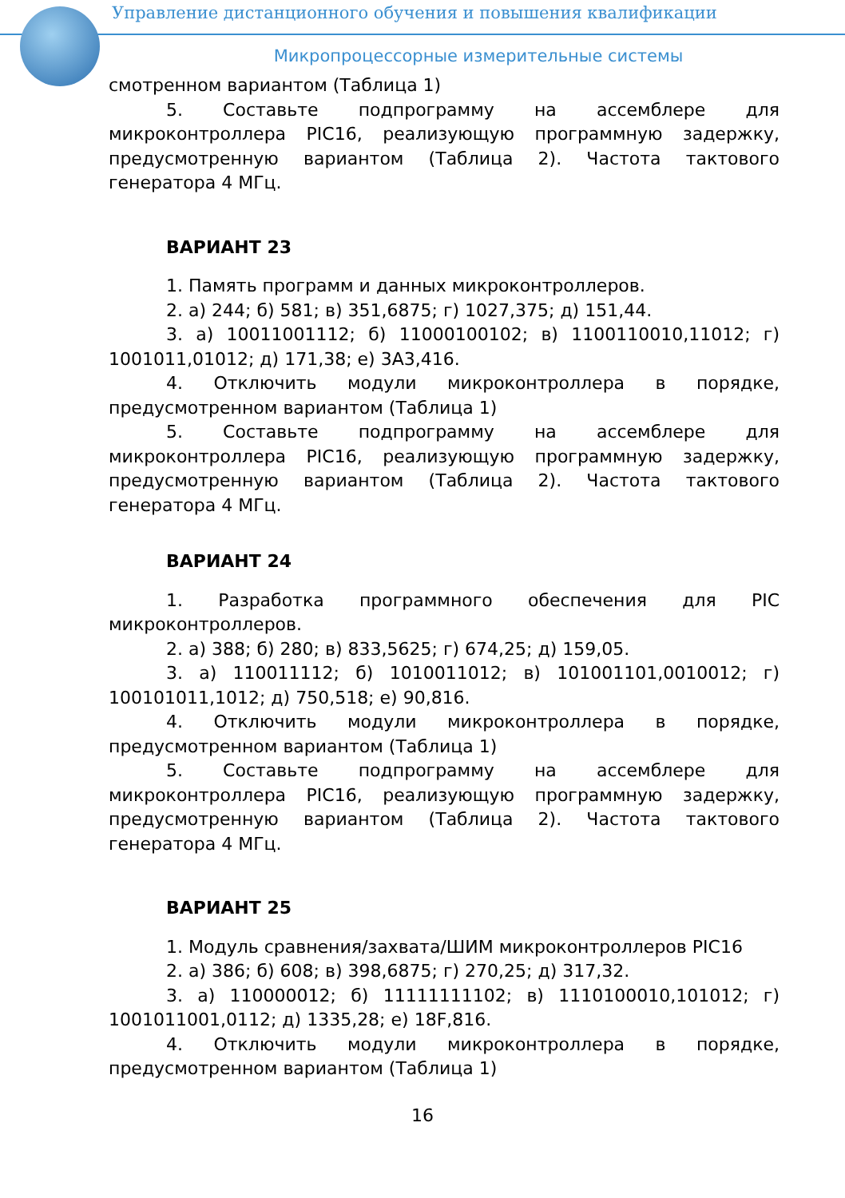Управление дистанционного обучения и повышения квалификации
Микропроцессорные измерительные системы
смотренном вариантом (Таблица 1)
5. Составьте подпрограмму на ассемблере для микроконтроллера PIC16, реализующую программную задержку, предусмотренную вариантом (Таблица 2). Частота тактового генератора 4 МГц.
ВАРИАНТ 23
1. Память программ и данных микроконтроллеров.
2. а) 244; б) 581; в) 351,6875; г) 1027,375; д) 151,44.
3. а) 10011001112; б) 11000100102; в) 1100110010,11012; г) 1001011,01012; д) 171,38; е) 3A3,416.
4. Отключить модули микроконтроллера в порядке, предусмотренном вариантом (Таблица 1)
5. Составьте подпрограмму на ассемблере для микроконтроллера PIC16, реализующую программную задержку, предусмотренную вариантом (Таблица 2). Частота тактового генератора 4 МГц.
ВАРИАНТ 24
1. Разработка программного обеспечения для PIC микроконтроллеров.
2. а) 388; б) 280; в) 833,5625; г) 674,25; д) 159,05.
3. а) 110011112; б) 1010011012; в) 101001101,0010012; г) 100101011,1012; д) 750,518; е) 90,816.
4. Отключить модули микроконтроллера в порядке, предусмотренном вариантом (Таблица 1)
5. Составьте подпрограмму на ассемблере для микроконтроллера PIC16, реализующую программную задержку, предусмотренную вариантом (Таблица 2). Частота тактового генератора 4 МГц.
ВАРИАНТ 25
1. Модуль сравнения/захвата/ШИМ микроконтроллеров PIC16
2. а) 386; б) 608; в) 398,6875; г) 270,25; д) 317,32.
3. а) 110000012; б) 11111111102; в) 1110100010,101012; г) 1001011001,0112; д) 1335,28; е) 18F,816.
4. Отключить модули микроконтроллера в порядке, предусмотренном вариантом (Таблица 1)
16